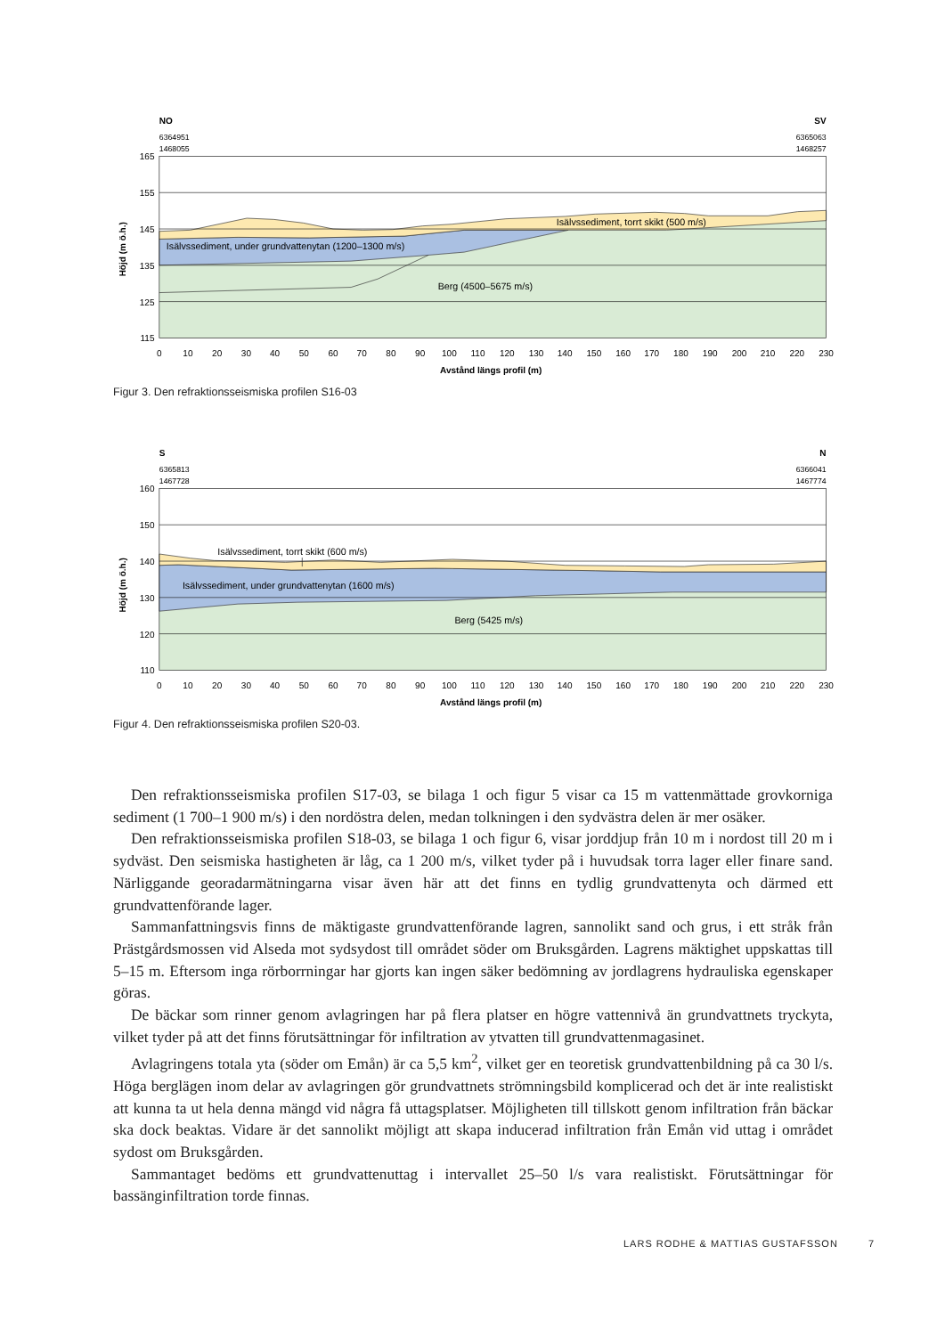165
155
145
135
125
115
0
10
20
30
40
50
60
70
80
90
100
110
120
130
140
150
160
170
180
190
200
210
220
230
Avstånd längs profil (m)
Höjd (m ö.h.)
NO
SV
6364951
1468055
6365063
1468257
Isälvssediment, torrt skikt (500 m/s)
Isälvssediment, under grundvattenytan (1200–1300 m/s)
Berg (4500–5675 m/s)
Figur 3. Den refraktionsseismiska profilen S16-03
160
150
140
130
120
110
0
10
20
30
40
50
60
70
80
90
100
110
120
130
140
150
160
170
180
190
200
210
220
230
Avstånd längs profil (m)
Höjd (m ö.h.)
S
N
6365813
1467728
6366041
1467774
Isälvssediment, torrt skikt (600 m/s)
Isälvssediment, under grundvattenytan (1600 m/s)
Berg (5425 m/s)
Figur 4. Den refraktionsseismiska profilen S20-03.
Den refraktionsseismiska profilen S17-03, se bilaga 1 och figur 5 visar ca 15 m vattenmättade grovkorniga sediment (1 700–1 900 m/s) i den nordöstra delen, medan tolkningen i den sydvästra delen är mer osäker.
Den refraktionsseismiska profilen S18-03, se bilaga 1 och figur 6, visar jorddjup från 10 m i nordost till 20 m i sydväst. Den seismiska hastigheten är låg, ca 1 200 m/s, vilket tyder på i huvudsak torra lager eller finare sand. Närliggande georadarmätningarna visar även här att det finns en tydlig grundvattenyta och därmed ett grundvattenförande lager.
Sammanfattningsvis finns de mäktigaste grundvattenförande lagren, sannolikt sand och grus, i ett stråk från Prästgårdsmossen vid Alseda mot sydsydost till området söder om Bruksgården. Lagrens mäktighet uppskattas till 5–15 m. Eftersom inga rörborrningar har gjorts kan ingen säker bedömning av jordlagrens hydrauliska egenskaper göras.
De bäckar som rinner genom avlagringen har på flera platser en högre vattennivå än grundvattnets tryckyta, vilket tyder på att det finns förutsättningar för infiltration av ytvatten till grundvattenmagasinet.
Avlagringens totala yta (söder om Emån) är ca 5,5 km<sup>2</sup>, vilket ger en teoretisk grundvattenbildning på ca 30 l/s. Höga berglägen inom delar av avlagringen gör grundvattnets strömningsbild komplicerad och det är inte realistiskt att kunna ta ut hela denna mängd vid några få uttagsplatser. Möjligheten till tillskott genom infiltration från bäckar ska dock beaktas. Vidare är det sannolikt möjligt att skapa inducerad infiltration från Emån vid uttag i området sydost om Bruksgården.
Sammantaget bedöms ett grundvattenuttag i intervallet 25–50 l/s vara realistiskt. Förutsättningar för bassänginfiltration torde finnas.
LARS RODHE & MATTIAS GUSTAFSSON 7